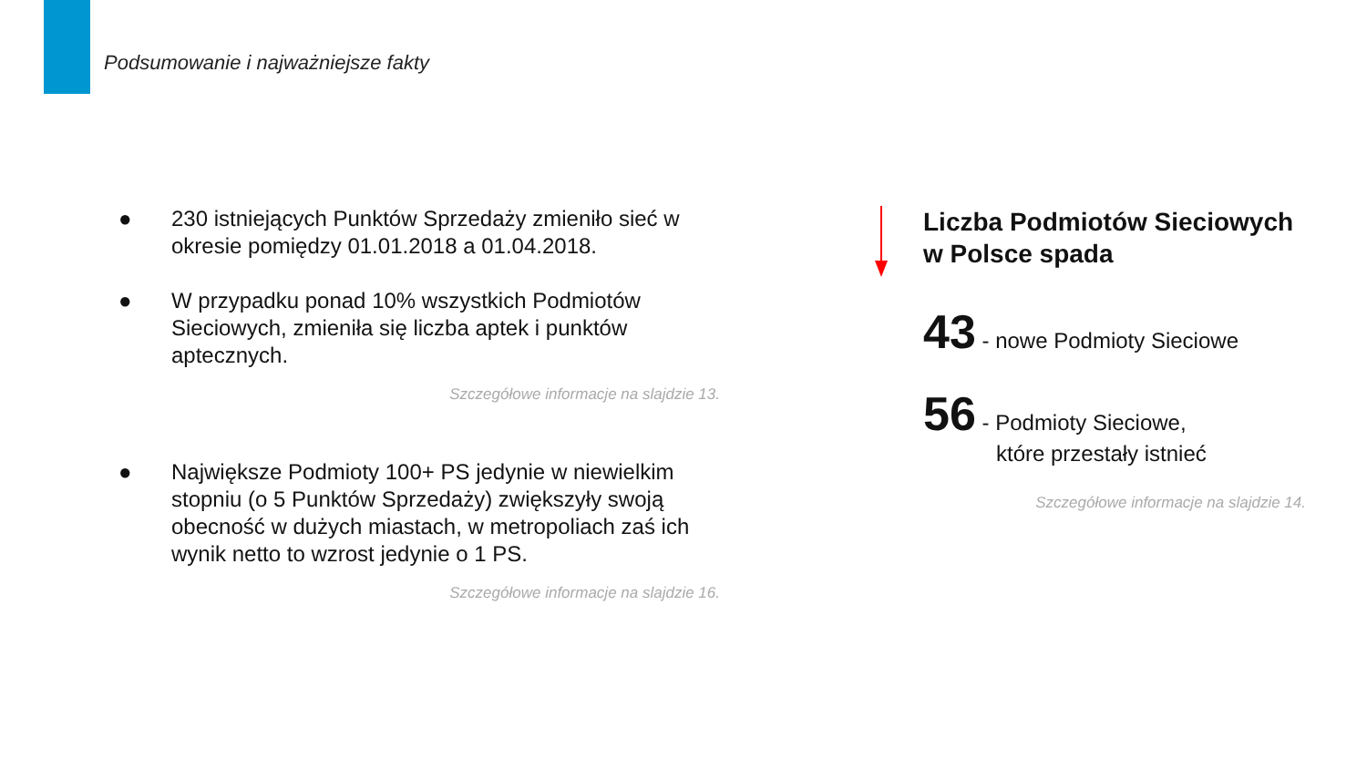Podsumowanie i najważniejsze fakty
● 230 istniejących Punktów Sprzedaży zmieniło sieć w okresie pomiędzy 01.01.2018 a 01.04.2018.
● W przypadku ponad 10% wszystkich Podmiotów Sieciowych, zmieniła się liczba aptek i punktów aptecznych.
Szczegółowe informacje na slajdzie 13.
● Największe Podmioty 100+ PS jedynie w niewielkim stopniu (o 5 Punktów Sprzedaży) zwiększyły swoją obecność w dużych miastach, w metropoliach zaś ich wynik netto to wzrost jedynie o 1 PS.
Szczegółowe informacje na slajdzie 16.
Liczba Podmiotów Sieciowych w Polsce spada
43 - nowe Podmioty Sieciowe
56 - Podmioty Sieciowe,
które przestały istnieć
Szczegółowe informacje na slajdzie 14.